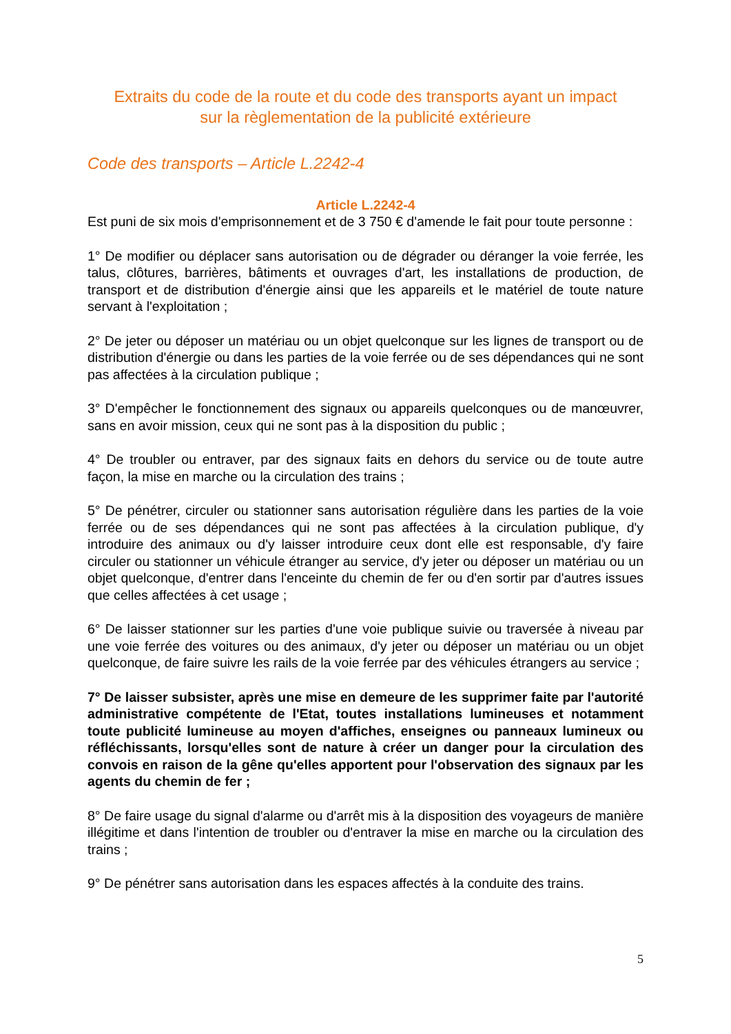Extraits du code de la route et du code des transports ayant un impact
sur la règlementation de la publicité extérieure
Code des transports – Article L.2242-4
Article L.2242-4
Est puni de six mois d'emprisonnement et de 3 750 € d'amende le fait pour toute personne :
1° De modifier ou déplacer sans autorisation ou de dégrader ou déranger la voie ferrée, les talus, clôtures, barrières, bâtiments et ouvrages d'art, les installations de production, de transport et de distribution d'énergie ainsi que les appareils et le matériel de toute nature servant à l'exploitation ;
2° De jeter ou déposer un matériau ou un objet quelconque sur les lignes de transport ou de distribution d'énergie ou dans les parties de la voie ferrée ou de ses dépendances qui ne sont pas affectées à la circulation publique ;
3° D'empêcher le fonctionnement des signaux ou appareils quelconques ou de manœuvrer, sans en avoir mission, ceux qui ne sont pas à la disposition du public ;
4° De troubler ou entraver, par des signaux faits en dehors du service ou de toute autre façon, la mise en marche ou la circulation des trains ;
5° De pénétrer, circuler ou stationner sans autorisation régulière dans les parties de la voie ferrée ou de ses dépendances qui ne sont pas affectées à la circulation publique, d'y introduire des animaux ou d'y laisser introduire ceux dont elle est responsable, d'y faire circuler ou stationner un véhicule étranger au service, d'y jeter ou déposer un matériau ou un objet quelconque, d'entrer dans l'enceinte du chemin de fer ou d'en sortir par d'autres issues que celles affectées à cet usage ;
6° De laisser stationner sur les parties d'une voie publique suivie ou traversée à niveau par une voie ferrée des voitures ou des animaux, d'y jeter ou déposer un matériau ou un objet quelconque, de faire suivre les rails de la voie ferrée par des véhicules étrangers au service ;
7° De laisser subsister, après une mise en demeure de les supprimer faite par l'autorité administrative compétente de l'Etat, toutes installations lumineuses et notamment toute publicité lumineuse au moyen d'affiches, enseignes ou panneaux lumineux ou réfléchissants, lorsqu'elles sont de nature à créer un danger pour la circulation des convois en raison de la gêne qu'elles apportent pour l'observation des signaux par les agents du chemin de fer ;
8° De faire usage du signal d'alarme ou d'arrêt mis à la disposition des voyageurs de manière illégitime et dans l'intention de troubler ou d'entraver la mise en marche ou la circulation des trains ;
9° De pénétrer sans autorisation dans les espaces affectés à la conduite des trains.
5